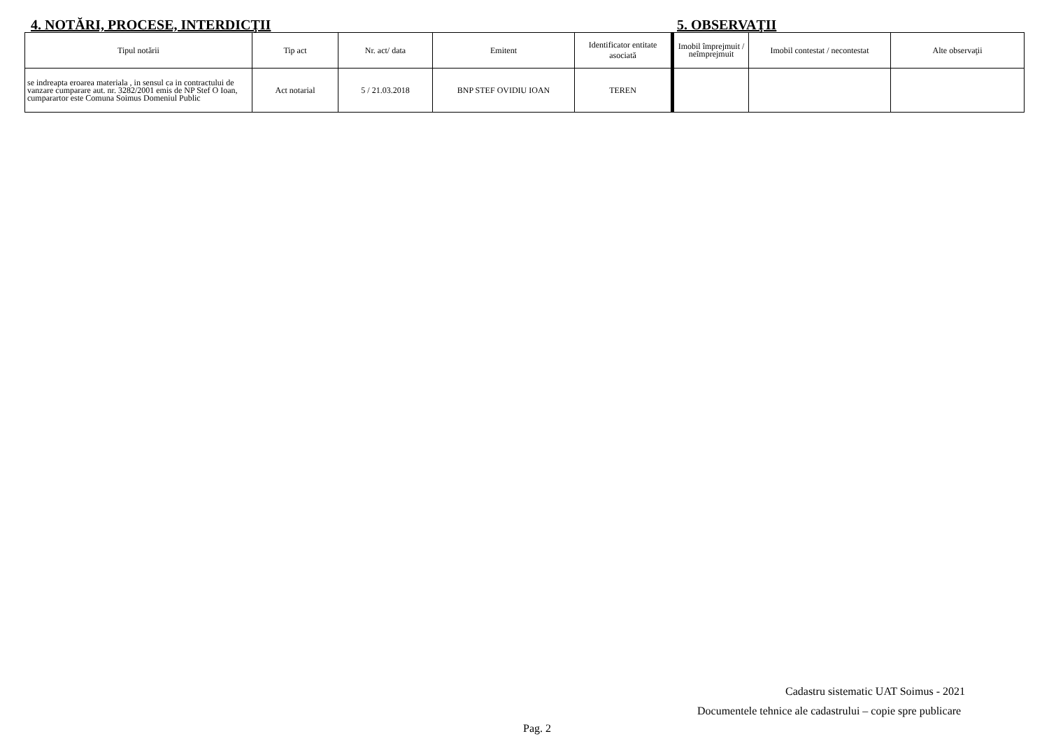4. NOTĂRI, PROCESE, INTERDICŢII 5. OBSERVAŢII
| Tipul notării | Tip act | Nr. act/ data | Emitent | Identificator entitate asociată |
| --- | --- | --- | --- | --- |
| se indreapta eroarea materiala , in sensul ca in contractului de vanzare cumparare aut. nr. 3282/2001 emis de NP Stef O Ioan, cumparartor este Comuna Soimus Domeniul Public | Act notarial | 5 / 21.03.2018 | BNP STEF OVIDIU IOAN | TEREN |
| Imobil împrejmuit / neîmprejmuit | Imobil contestat / necontestat | Alte observaţii |
| --- | --- | --- |
Cadastru sistematic UAT Soimus - 2021
Documentele tehnice ale cadastrului – copie spre publicare
Pag. 2